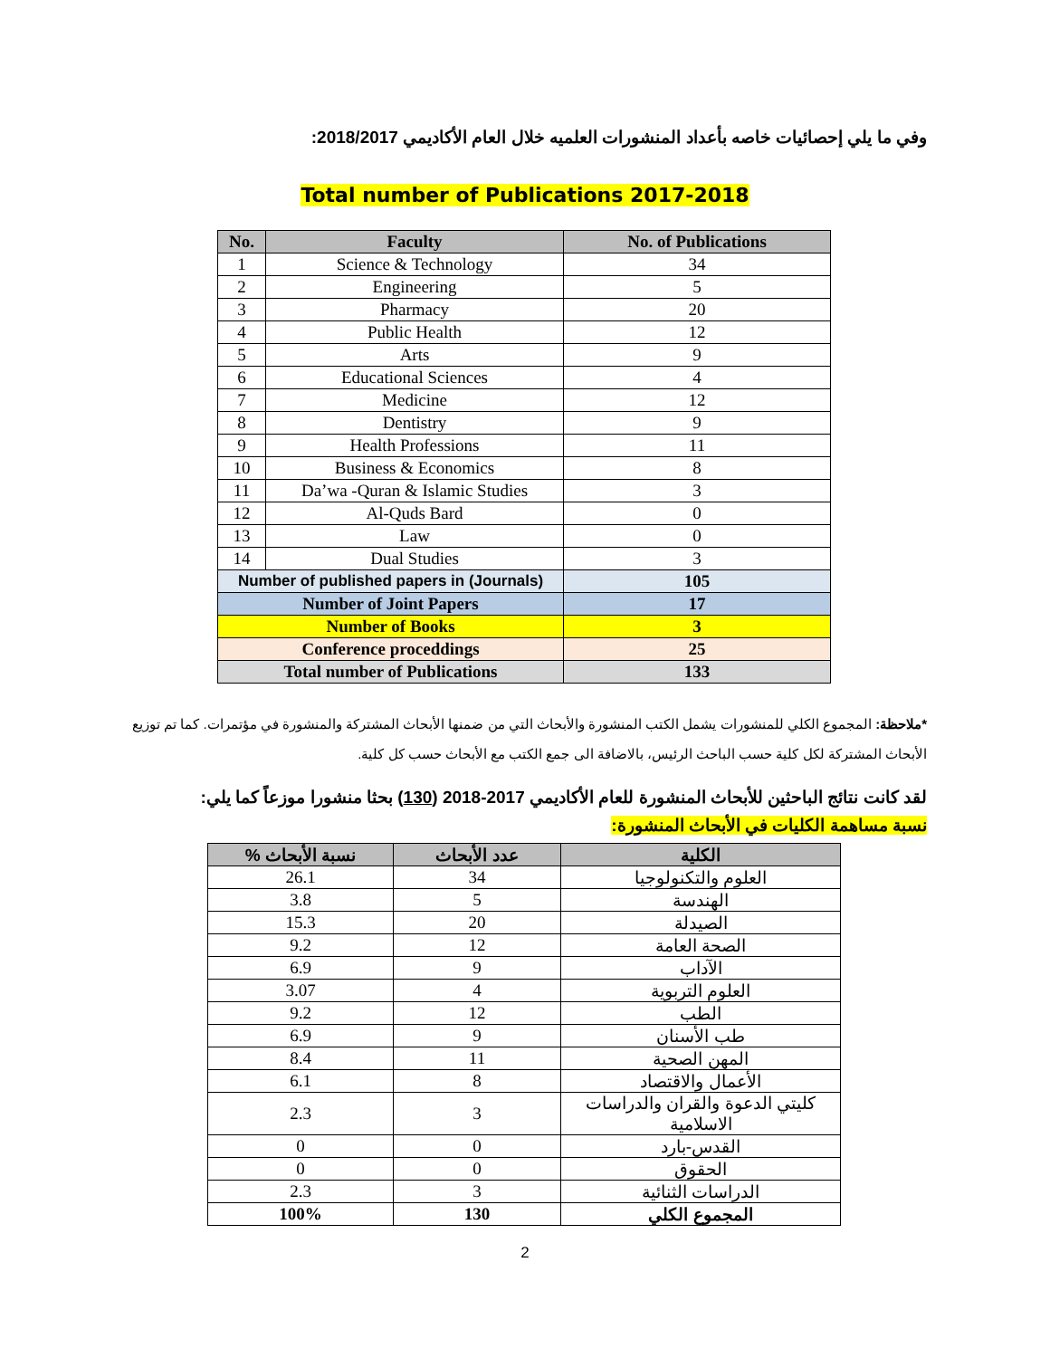وفي ما يلي إحصائيات خاصه بأعداد المنشورات العلميه خلال العام الأكاديمي 2018/2017:
Total number of Publications 2017-2018
| No. | Faculty | No. of Publications |
| --- | --- | --- |
| 1 | Science & Technology | 34 |
| 2 | Engineering | 5 |
| 3 | Pharmacy | 20 |
| 4 | Public Health | 12 |
| 5 | Arts | 9 |
| 6 | Educational Sciences | 4 |
| 7 | Medicine | 12 |
| 8 | Dentistry | 9 |
| 9 | Health Professions | 11 |
| 10 | Business & Economics | 8 |
| 11 | Da’wa -Quran & Islamic Studies | 3 |
| 12 | Al-Quds Bard | 0 |
| 13 | Law | 0 |
| 14 | Dual Studies | 3 |
| Number of published papers in (Journals) | | 105 |
| Number of Joint Papers | | 17 |
| Number of Books | | 3 |
| Conference proceddings | | 25 |
| Total number of Publications | | 133 |
*ملاحظة: المجموع الكلي للمنشورات يشمل الكتب المنشورة والأبحاث التي من ضمنها الأبحاث المشتركة والمنشورة في مؤتمرات. كما تم توزيع الأبحاث المشتركة لكل كلية حسب الباحث الرئيس، بالاضافة الى جمع الكتب مع الأبحاث حسب كل كلية.
لقد كانت نتائج الباحثين للأبحاث المنشورة للعام الأكاديمي 2017-2018 (130) بحثا منشورا موزعاً كما يلي:
نسبة مساهمة الكليات في الأبحاث المنشورة:
| الكلية | عدد الأبحاث | نسبة الأبحاث % |
| --- | --- | --- |
| العلوم والتكنولوجيا | 34 | 26.1 |
| الهندسة | 5 | 3.8 |
| الصيدلة | 20 | 15.3 |
| الصحة العامة | 12 | 9.2 |
| الآداب | 9 | 6.9 |
| العلوم التربوية | 4 | 3.07 |
| الطب | 12 | 9.2 |
| طب الأسنان | 9 | 6.9 |
| المهن الصحية | 11 | 8.4 |
| الأعمال والاقتصاد | 8 | 6.1 |
| كليتي الدعوة والقران والدراسات الاسلامية | 3 | 2.3 |
| القدس-بارد | 0 | 0 |
| الحقوق | 0 | 0 |
| الدراسات الثنائية | 3 | 2.3 |
| المجموع الكلي | 130 | 100% |
2